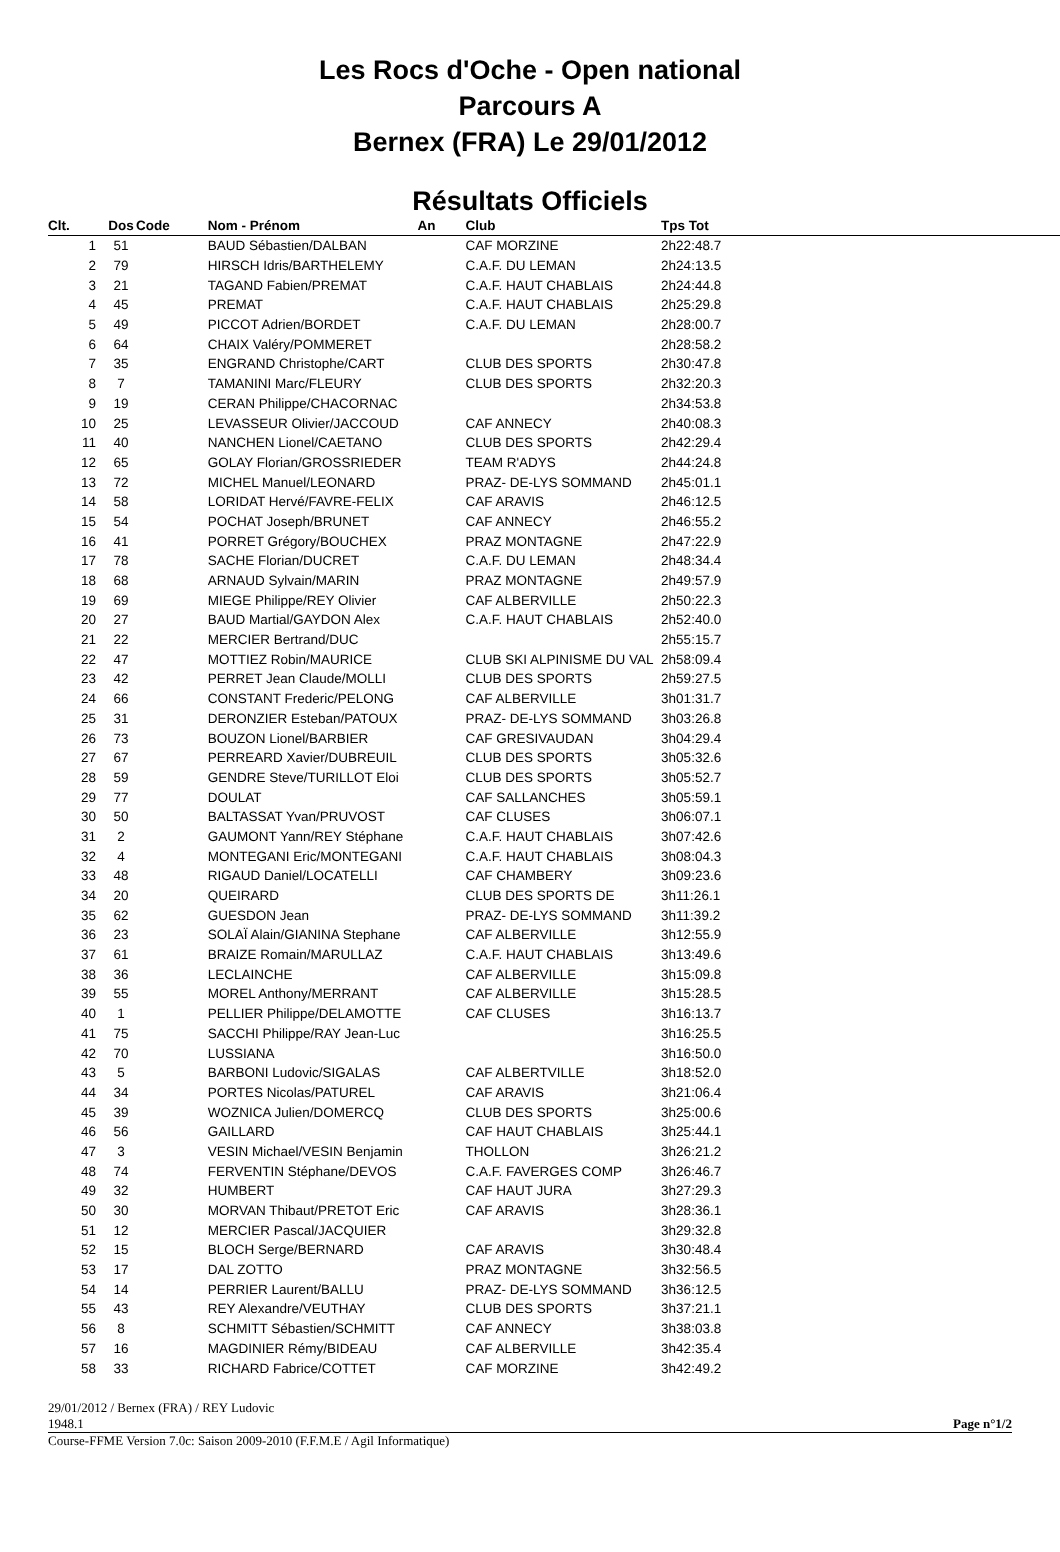Les Rocs d'Oche - Open national
Parcours A
Bernex (FRA) Le 29/01/2012
Résultats Officiels
| Clt. | Dos | Code | Nom - Prénom | An | Club | Tps Tot |
| --- | --- | --- | --- | --- | --- | --- |
| 1 | 51 | | BAUD Sébastien/DALBAN | | CAF MORZINE | 2h22:48.7 |
| 2 | 79 | | HIRSCH Idris/BARTHELEMY | | C.A.F. DU LEMAN | 2h24:13.5 |
| 3 | 21 | | TAGAND Fabien/PREMAT | | C.A.F. HAUT CHABLAIS | 2h24:44.8 |
| 4 | 45 | | PREMAT | | C.A.F. HAUT CHABLAIS | 2h25:29.8 |
| 5 | 49 | | PICCOT Adrien/BORDET | | C.A.F. DU LEMAN | 2h28:00.7 |
| 6 | 64 | | CHAIX Valéry/POMMERET | | | 2h28:58.2 |
| 7 | 35 | | ENGRAND Christophe/CART | | CLUB DES SPORTS | 2h30:47.8 |
| 8 | 7 | | TAMANINI Marc/FLEURY | | CLUB DES SPORTS | 2h32:20.3 |
| 9 | 19 | | CERAN Philippe/CHACORNAC | | | 2h34:53.8 |
| 10 | 25 | | LEVASSEUR Olivier/JACCOUD | | CAF ANNECY | 2h40:08.3 |
| 11 | 40 | | NANCHEN Lionel/CAETANO | | CLUB DES SPORTS | 2h42:29.4 |
| 12 | 65 | | GOLAY Florian/GROSSRIEDER | | TEAM R'ADYS | 2h44:24.8 |
| 13 | 72 | | MICHEL Manuel/LEONARD | | PRAZ- DE-LYS SOMMAND | 2h45:01.1 |
| 14 | 58 | | LORIDAT Hervé/FAVRE-FELIX | | CAF ARAVIS | 2h46:12.5 |
| 15 | 54 | | POCHAT Joseph/BRUNET | | CAF ANNECY | 2h46:55.2 |
| 16 | 41 | | PORRET Grégory/BOUCHEX | | PRAZ MONTAGNE | 2h47:22.9 |
| 17 | 78 | | SACHE Florian/DUCRET | | C.A.F. DU LEMAN | 2h48:34.4 |
| 18 | 68 | | ARNAUD Sylvain/MARIN | | PRAZ MONTAGNE | 2h49:57.9 |
| 19 | 69 | | MIEGE Philippe/REY Olivier | | CAF ALBERVILLE | 2h50:22.3 |
| 20 | 27 | | BAUD Martial/GAYDON Alex | | C.A.F. HAUT CHABLAIS | 2h52:40.0 |
| 21 | 22 | | MERCIER Bertrand/DUC | | | 2h55:15.7 |
| 22 | 47 | | MOTTIEZ Robin/MAURICE | | CLUB SKI ALPINISME DU VAL | 2h58:09.4 |
| 23 | 42 | | PERRET Jean Claude/MOLLI | | CLUB DES SPORTS | 2h59:27.5 |
| 24 | 66 | | CONSTANT Frederic/PELONG | | CAF ALBERVILLE | 3h01:31.7 |
| 25 | 31 | | DERONZIER Esteban/PATOUX | | PRAZ- DE-LYS SOMMAND | 3h03:26.8 |
| 26 | 73 | | BOUZON Lionel/BARBIER | | CAF GRESIVAUDAN | 3h04:29.4 |
| 27 | 67 | | PERREARD Xavier/DUBREUIL | | CLUB DES SPORTS | 3h05:32.6 |
| 28 | 59 | | GENDRE Steve/TURILLOT Eloi | | CLUB DES SPORTS | 3h05:52.7 |
| 29 | 77 | | DOULAT | | CAF SALLANCHES | 3h05:59.1 |
| 30 | 50 | | BALTASSAT Yvan/PRUVOST | | CAF CLUSES | 3h06:07.1 |
| 31 | 2 | | GAUMONT Yann/REY Stéphane | | C.A.F. HAUT CHABLAIS | 3h07:42.6 |
| 32 | 4 | | MONTEGANI Eric/MONTEGANI | | C.A.F. HAUT CHABLAIS | 3h08:04.3 |
| 33 | 48 | | RIGAUD Daniel/LOCATELLI | | CAF CHAMBERY | 3h09:23.6 |
| 34 | 20 | | QUEIRARD | | CLUB DES SPORTS DE | 3h11:26.1 |
| 35 | 62 | | GUESDON Jean | | PRAZ- DE-LYS SOMMAND | 3h11:39.2 |
| 36 | 23 | | SOLAÏ Alain/GIANINA Stephane | | CAF ALBERVILLE | 3h12:55.9 |
| 37 | 61 | | BRAIZE Romain/MARULLAZ | | C.A.F. HAUT CHABLAIS | 3h13:49.6 |
| 38 | 36 | | LECLAINCHE | | CAF ALBERVILLE | 3h15:09.8 |
| 39 | 55 | | MOREL Anthony/MERRANT | | CAF ALBERVILLE | 3h15:28.5 |
| 40 | 1 | | PELLIER Philippe/DELAMOTTE | | CAF CLUSES | 3h16:13.7 |
| 41 | 75 | | SACCHI Philippe/RAY Jean-Luc | | | 3h16:25.5 |
| 42 | 70 | | LUSSIANA | | | 3h16:50.0 |
| 43 | 5 | | BARBONI Ludovic/SIGALAS | | CAF ALBERTVILLE | 3h18:52.0 |
| 44 | 34 | | PORTES Nicolas/PATUREL | | CAF ARAVIS | 3h21:06.4 |
| 45 | 39 | | WOZNICA Julien/DOMERCQ | | CLUB DES SPORTS | 3h25:00.6 |
| 46 | 56 | | GAILLARD | | CAF HAUT CHABLAIS | 3h25:44.1 |
| 47 | 3 | | VESIN Michael/VESIN Benjamin | | THOLLON | 3h26:21.2 |
| 48 | 74 | | FERVENTIN Stéphane/DEVOS | | C.A.F. FAVERGES COMP | 3h26:46.7 |
| 49 | 32 | | HUMBERT | | CAF HAUT JURA | 3h27:29.3 |
| 50 | 30 | | MORVAN Thibaut/PRETOT Eric | | CAF ARAVIS | 3h28:36.1 |
| 51 | 12 | | MERCIER Pascal/JACQUIER | | | 3h29:32.8 |
| 52 | 15 | | BLOCH Serge/BERNARD | | CAF ARAVIS | 3h30:48.4 |
| 53 | 17 | | DAL ZOTTO | | PRAZ MONTAGNE | 3h32:56.5 |
| 54 | 14 | | PERRIER Laurent/BALLU | | PRAZ- DE-LYS SOMMAND | 3h36:12.5 |
| 55 | 43 | | REY Alexandre/VEUTHAY | | CLUB DES SPORTS | 3h37:21.1 |
| 56 | 8 | | SCHMITT Sébastien/SCHMITT | | CAF ANNECY | 3h38:03.8 |
| 57 | 16 | | MAGDINIER Rémy/BIDEAU | | CAF ALBERVILLE | 3h42:35.4 |
| 58 | 33 | | RICHARD Fabrice/COTTET | | CAF MORZINE | 3h42:49.2 |
29/01/2012 / Bernex (FRA) / REY Ludovic
1948.1 Page n°1/2
Course-FFME Version 7.0c: Saison 2009-2010 (F.F.M.E / Agil Informatique)